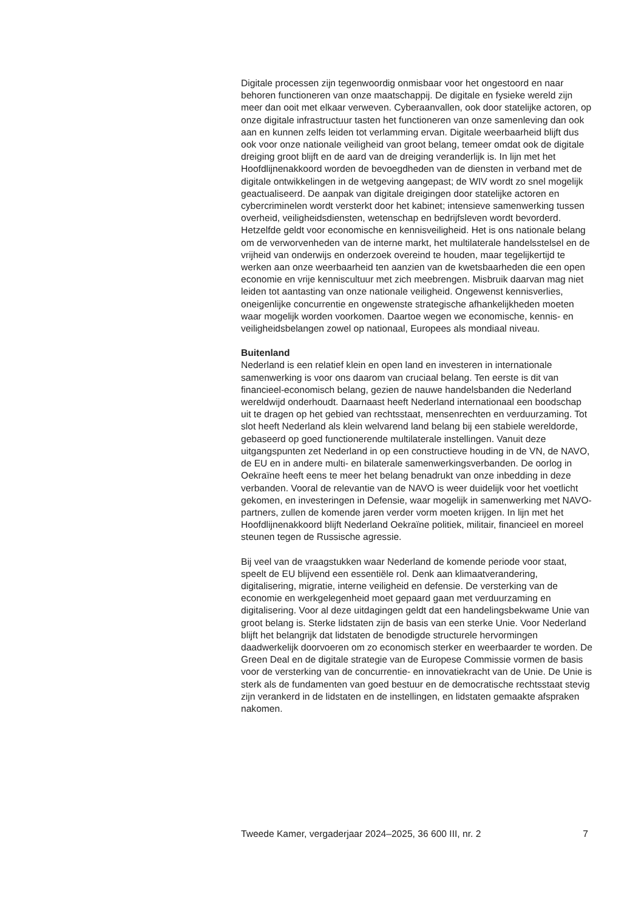Digitale processen zijn tegenwoordig onmisbaar voor het ongestoord en naar behoren functioneren van onze maatschappij. De digitale en fysieke wereld zijn meer dan ooit met elkaar verweven. Cyberaanvallen, ook door statelijke actoren, op onze digitale infrastructuur tasten het functioneren van onze samenleving dan ook aan en kunnen zelfs leiden tot verlamming ervan. Digitale weerbaarheid blijft dus ook voor onze nationale veiligheid van groot belang, temeer omdat ook de digitale dreiging groot blijft en de aard van de dreiging veranderlijk is. In lijn met het Hoofdlijnenakkoord worden de bevoegdheden van de diensten in verband met de digitale ontwikkelingen in de wetgeving aangepast; de WIV wordt zo snel mogelijk geactualiseerd. De aanpak van digitale dreigingen door statelijke actoren en cybercriminelen wordt versterkt door het kabinet; intensieve samenwerking tussen overheid, veiligheidsdiensten, wetenschap en bedrijfsleven wordt bevorderd. Hetzelfde geldt voor economische en kennisveiligheid. Het is ons nationale belang om de verworvenheden van de interne markt, het multilaterale handelsstelsel en de vrijheid van onderwijs en onderzoek overeind te houden, maar tegelijkertijd te werken aan onze weerbaarheid ten aanzien van de kwetsbaarheden die een open economie en vrije kenniscultuur met zich meebrengen. Misbruik daarvan mag niet leiden tot aantasting van onze nationale veiligheid. Ongewenst kennisverlies, oneigenlijke concurrentie en ongewenste strategische afhankelijkheden moeten waar mogelijk worden voorkomen. Daartoe wegen we economische, kennis- en veiligheidsbelangen zowel op nationaal, Europees als mondiaal niveau.
Buitenland
Nederland is een relatief klein en open land en investeren in internationale samenwerking is voor ons daarom van cruciaal belang. Ten eerste is dit van financieel-economisch belang, gezien de nauwe handelsbanden die Nederland wereldwijd onderhoudt. Daarnaast heeft Nederland internationaal een boodschap uit te dragen op het gebied van rechtsstaat, mensenrechten en verduurzaming. Tot slot heeft Nederland als klein welvarend land belang bij een stabiele wereldorde, gebaseerd op goed functionerende multilaterale instellingen. Vanuit deze uitgangspunten zet Nederland in op een constructieve houding in de VN, de NAVO, de EU en in andere multi- en bilaterale samenwerkingsverbanden. De oorlog in Oekraïne heeft eens te meer het belang benadrukt van onze inbedding in deze verbanden. Vooral de relevantie van de NAVO is weer duidelijk voor het voetlicht gekomen, en investeringen in Defensie, waar mogelijk in samenwerking met NAVO-partners, zullen de komende jaren verder vorm moeten krijgen. In lijn met het Hoofdlijnenakkoord blijft Nederland Oekraïne politiek, militair, financieel en moreel steunen tegen de Russische agressie.
Bij veel van de vraagstukken waar Nederland de komende periode voor staat, speelt de EU blijvend een essentiële rol. Denk aan klimaatverandering, digitalisering, migratie, interne veiligheid en defensie. De versterking van de economie en werkgelegenheid moet gepaard gaan met verduurzaming en digitalisering. Voor al deze uitdagingen geldt dat een handelingsbekwame Unie van groot belang is. Sterke lidstaten zijn de basis van een sterke Unie. Voor Nederland blijft het belangrijk dat lidstaten de benodigde structurele hervormingen daadwerkelijk doorvoeren om zo economisch sterker en weerbaarder te worden. De Green Deal en de digitale strategie van de Europese Commissie vormen de basis voor de versterking van de concurrentie- en innovatiekracht van de Unie. De Unie is sterk als de fundamenten van goed bestuur en de democratische rechtsstaat stevig zijn verankerd in de lidstaten en de instellingen, en lidstaten gemaakte afspraken nakomen.
Tweede Kamer, vergaderjaar 2024–2025, 36 600 III, nr. 2 7